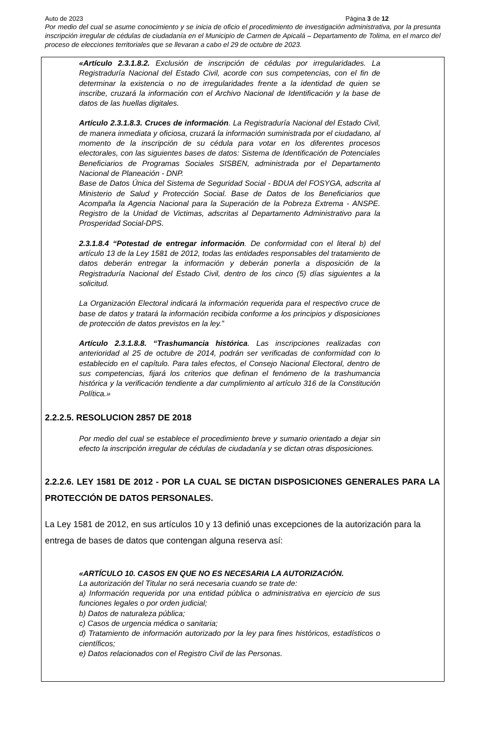Auto de 2023 Página 3 de 12
Por medio del cual se asume conocimiento y se inicia de oficio el procedimiento de investigación administrativa, por la presunta inscripción irregular de cédulas de ciudadanía en el Municipio de Carmen de Apicalá – Departamento de Tolima, en el marco del proceso de elecciones territoriales que se llevaran a cabo el 29 de octubre de 2023.
«Artículo 2.3.1.8.2. Exclusión de inscripción de cédulas por irregularidades. La Registraduría Nacional del Estado Civil, acorde con sus competencias, con el fin de determinar la existencia o no de irregularidades frente a la identidad de quien se inscribe, cruzará la información con el Archivo Nacional de Identificación y la base de datos de las huellas digitales.
Artículo 2.3.1.8.3. Cruces de información. La Registraduría Nacional del Estado Civil, de manera inmediata y oficiosa, cruzará la información suministrada por el ciudadano, al momento de la inscripción de su cédula para votar en los diferentes procesos electorales, con las siguientes bases de datos: Sistema de Identificación de Potenciales Beneficiarios de Programas Sociales SISBEN, administrada por el Departamento Nacional de Planeación - DNP.
Base de Datos Única del Sistema de Seguridad Social - BDUA del FOSYGA, adscrita al Ministerio de Salud y Protección Social. Base de Datos de los Beneficiarios que Acompaña la Agencia Nacional para la Superación de la Pobreza Extrema - ANSPE. Registro de la Unidad de Victimas, adscritas al Departamento Administrativo para la Prosperidad Social-DPS.
2.3.1.8.4 “Potestad de entregar información. De conformidad con el literal b) del artículo 13 de la Ley 1581 de 2012, todas las entidades responsables del tratamiento de datos deberán entregar la información y deberán ponerla a disposición de la Registraduría Nacional del Estado Civil, dentro de los cinco (5) días siguientes a la solicitud.
La Organización Electoral indicará la información requerida para el respectivo cruce de base de datos y tratará la información recibida conforme a los principios y disposiciones de protección de datos previstos en la ley.”
Artículo 2.3.1.8.8. “Trashumancia histórica. Las inscripciones realizadas con anterioridad al 25 de octubre de 2014, podrán ser verificadas de conformidad con lo establecido en el capítulo. Para tales efectos, el Consejo Nacional Electoral, dentro de sus competencias, fijará los criterios que definan el fenómeno de la trashumancia histórica y la verificación tendiente a dar cumplimiento al artículo 316 de la Constitución Política.»
2.2.2.5. RESOLUCION 2857 DE 2018
Por medio del cual se establece el procedimiento breve y sumario orientado a dejar sin efecto la inscripción irregular de cédulas de ciudadanía y se dictan otras disposiciones.
2.2.2.6. LEY 1581 DE 2012 - POR LA CUAL SE DICTAN DISPOSICIONES GENERALES PARA LA PROTECCIÓN DE DATOS PERSONALES.
La Ley 1581 de 2012, en sus artículos 10 y 13 definió unas excepciones de la autorización para la entrega de bases de datos que contengan alguna reserva así:
«ARTÍCULO 10. CASOS EN QUE NO ES NECESARIA LA AUTORIZACIÓN.
La autorización del Titular no será necesaria cuando se trate de:
a) Información requerida por una entidad pública o administrativa en ejercicio de sus funciones legales o por orden judicial;
b) Datos de naturaleza pública;
c) Casos de urgencia médica o sanitaria;
d) Tratamiento de información autorizado por la ley para fines históricos, estadísticos o científicos;
e) Datos relacionados con el Registro Civil de las Personas.